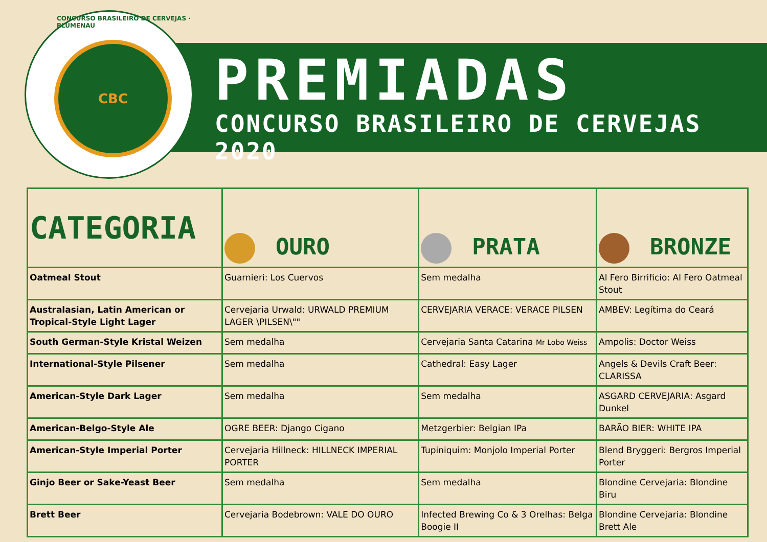CONCURSO BRASILEIRO DE CERVEJAS · BLUMENAU
CBC
PREMIADAS
CONCURSO BRASILEIRO DE CERVEJAS 2020
| CATEGORIA | OURO | PRATA | BRONZE |
| --- | --- | --- | --- |
| Oatmeal Stout | Guarnieri: Los Cuervos | Sem medalha | Al Fero Birrificio: Al Fero Oatmeal Stout |
| Australasian, Latin American or Tropical-Style Light Lager | Cervejaria Urwald: URWALD PREMIUM LAGER \PILSEN\"" | CERVEJARIA VERACE: VERACE PILSEN | AMBEV: Legítima do Ceará |
| South German-Style Kristal Weizen | Sem medalha | Cervejaria Santa Catarina Mr Lobo Weiss | Ampolis: Doctor Weiss |
| International-Style Pilsener | Sem medalha | Cathedral: Easy Lager | Angels & Devils Craft Beer: CLARISSA |
| American-Style Dark Lager | Sem medalha | Sem medalha | ASGARD CERVEJARIA: Asgard Dunkel |
| American-Belgo-Style Ale | OGRE BEER: Django Cigano | Metzgerbier: Belgian IPa | BARÃO BIER: WHITE IPA |
| American-Style Imperial Porter | Cervejaria Hillneck: HILLNECK IMPERIAL PORTER | Tupiniquim: Monjolo Imperial Porter | Blend Bryggeri: Bergros Imperial Porter |
| Ginjo Beer or Sake-Yeast Beer | Sem medalha | Sem medalha | Blondine Cervejaria: Blondine Biru |
| Brett Beer | Cervejaria Bodebrown: VALE DO OURO | Infected Brewing Co & 3 Orelhas: Belga Boogie II | Blondine Cervejaria: Blondine Brett Ale |